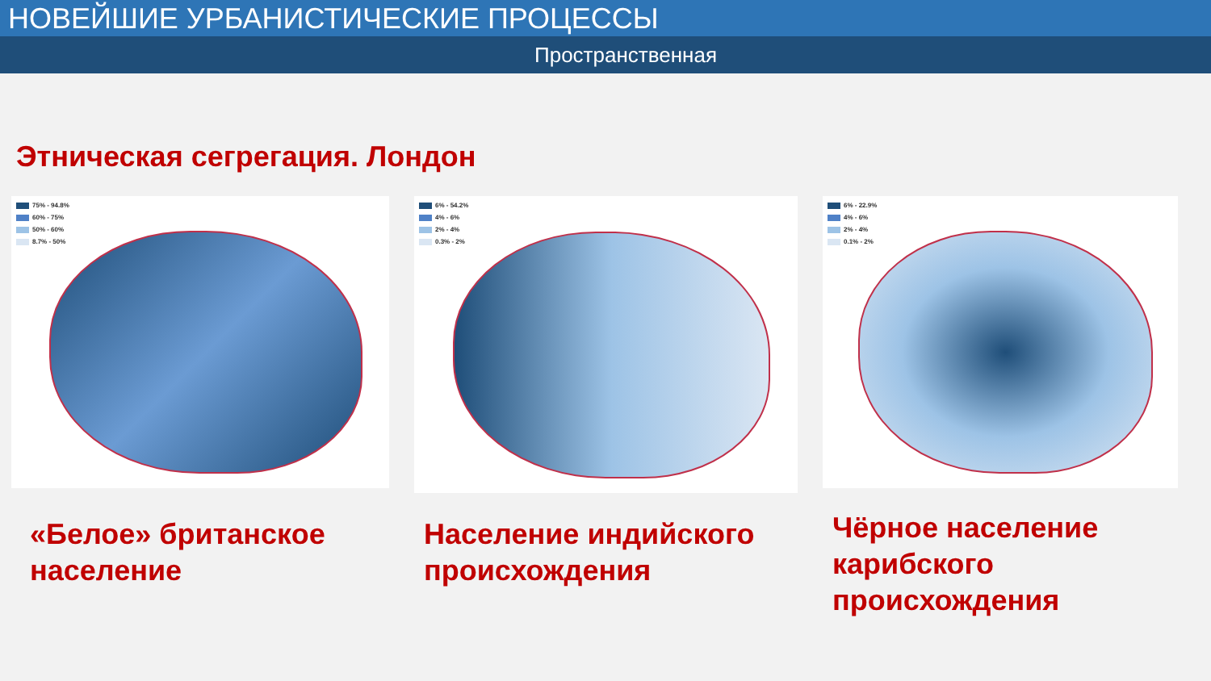НОВЕЙШИЕ УРБАНИСТИЧЕСКИЕ ПРОЦЕССЫ
Пространственная
Этническая сегрегация. Лондон
75% - 94.8%
60% - 75%
50% - 60%
8.7% - 50%
«Белое» британское население
6% - 54.2%
4% - 6%
2% - 4%
0.3% - 2%
Население индийского происхождения
6% - 22.9%
4% - 6%
2% - 4%
0.1% - 2%
Чёрное население карибского происхождения